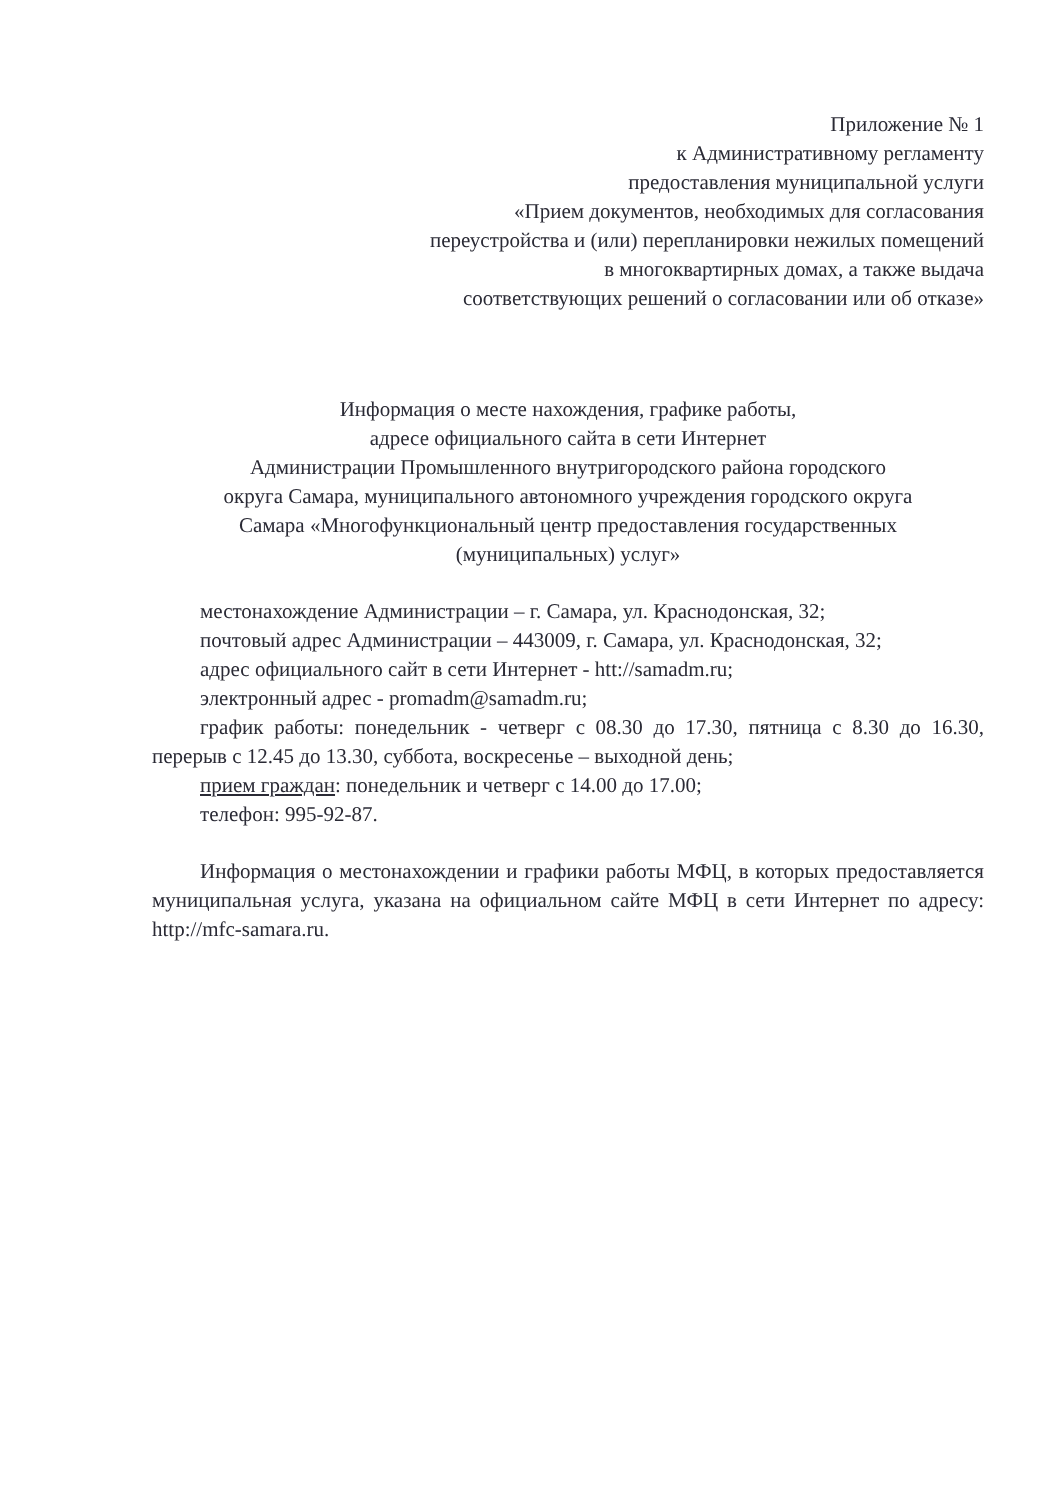Приложение № 1
к Административному регламенту
предоставления муниципальной услуги
«Прием документов, необходимых для согласования
переустройства и (или) перепланировки нежилых помещений
в многоквартирных домах, а также выдача
соответствующих решений о согласовании или об отказе»
Информация о месте нахождения, графике работы,
адресе официального сайта в сети Интернет
Администрации Промышленного внутригородского района городского
округа Самара, муниципального автономного учреждения городского округа
Самара «Многофункциональный центр предоставления государственных
(муниципальных) услуг»
местонахождение Администрации – г. Самара, ул. Краснодонская, 32;
почтовый адрес Администрации – 443009, г. Самара, ул. Краснодонская, 32;
адрес официального сайт в сети Интернет - htt://samadm.ru;
электронный адрес - promadm@samadm.ru;
график работы: понедельник - четверг с 08.30 до 17.30, пятница с 8.30 до 16.30, перерыв с 12.45 до 13.30, суббота, воскресенье – выходной день;
прием граждан: понедельник и четверг с 14.00 до 17.00;
телефон: 995-92-87.
Информация о местонахождении и графики работы МФЦ, в которых предоставляется муниципальная услуга, указана на официальном сайте МФЦ в сети Интернет по адресу: http://mfc-samara.ru.